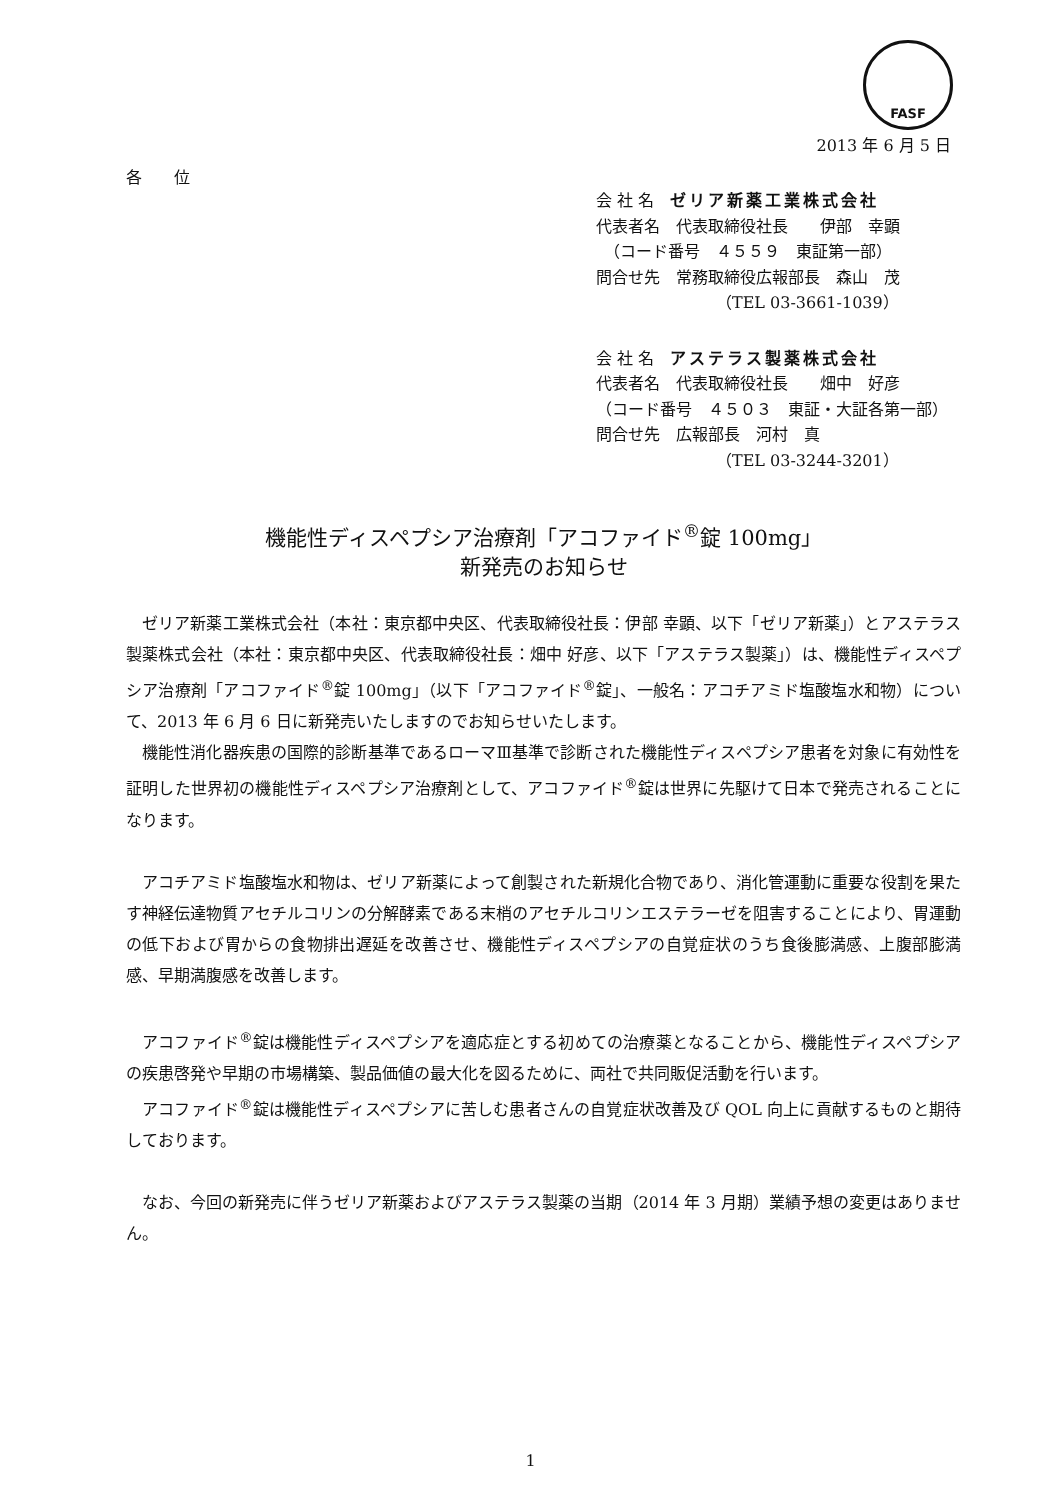FASF
2013 年 6 月 5 日
各　　位
会 社 名　ゼリア新薬工業株式会社
代表者名　代表取締役社長　　伊部　幸顕
　（コード番号　４５５９　東証第一部）
問合せ先　常務取締役広報部長　森山　茂
　　　　　　　　（TEL 03-3661-1039）
会 社 名　アステラス製薬株式会社
代表者名　代表取締役社長　　畑中　好彦
（コード番号　４５０３　東証・大証各第一部）
問合せ先　広報部長　河村　真
　　　　　　　　（TEL 03-3244-3201）
機能性ディスペプシア治療剤「アコファイド<sup>®</sup>錠 100mg」
新発売のお知らせ
ゼリア新薬工業株式会社（本社：東京都中央区、代表取締役社長：伊部 幸顕、以下「ゼリア新薬」）とアステラス製薬株式会社（本社：東京都中央区、代表取締役社長：畑中 好彦、以下「アステラス製薬」）は、機能性ディスペプシア治療剤「アコファイド<sup>®</sup>錠 100mg」（以下「アコファイド<sup>®</sup>錠」、一般名：アコチアミド塩酸塩水和物）について、2013 年 6 月 6 日に新発売いたしますのでお知らせいたします。
機能性消化器疾患の国際的診断基準であるローマⅢ基準で診断された機能性ディスペプシア患者を対象に有効性を証明した世界初の機能性ディスペプシア治療剤として、アコファイド<sup>®</sup>錠は世界に先駆けて日本で発売されることになります。
アコチアミド塩酸塩水和物は、ゼリア新薬によって創製された新規化合物であり、消化管運動に重要な役割を果たす神経伝達物質アセチルコリンの分解酵素である末梢のアセチルコリンエステラーゼを阻害することにより、胃運動の低下および胃からの食物排出遅延を改善させ、機能性ディスペプシアの自覚症状のうち食後膨満感、上腹部膨満感、早期満腹感を改善します。
アコファイド<sup>®</sup>錠は機能性ディスペプシアを適応症とする初めての治療薬となることから、機能性ディスペプシアの疾患啓発や早期の市場構築、製品価値の最大化を図るために、両社で共同販促活動を行います。
アコファイド<sup>®</sup>錠は機能性ディスペプシアに苦しむ患者さんの自覚症状改善及び QOL 向上に貢献するものと期待しております。
なお、今回の新発売に伴うゼリア新薬およびアステラス製薬の当期（2014 年 3 月期）業績予想の変更はありません。
1